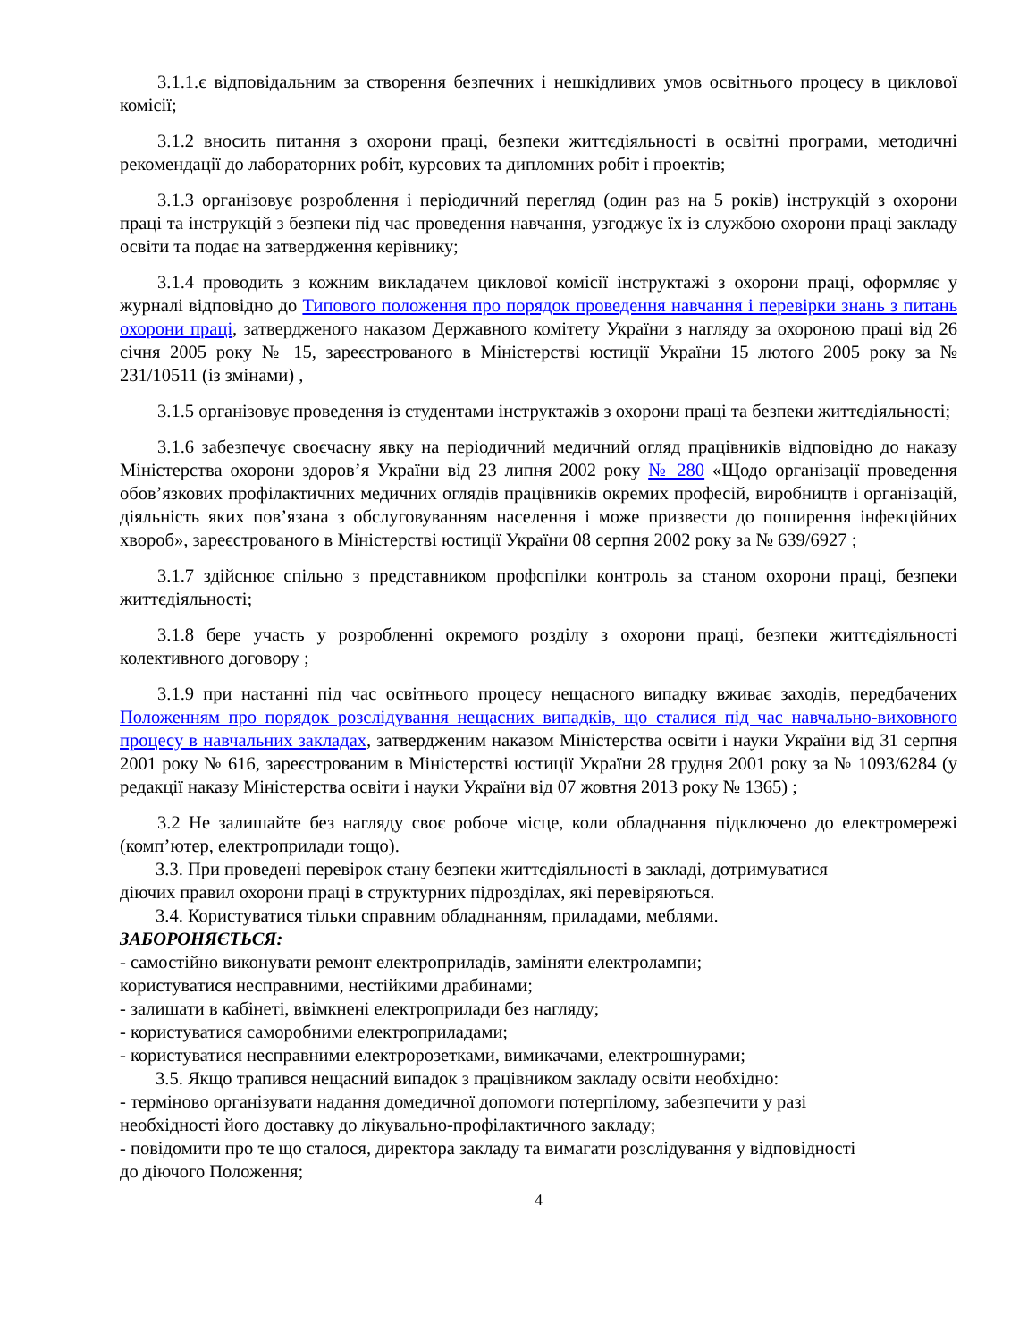3.1.1.є відповідальним за створення безпечних і нешкідливих умов освітнього процесу в циклової комісії;
3.1.2 вносить питання з охорони праці, безпеки життєдіяльності в освітні програми, методичні рекомендації до лабораторних робіт, курсових та дипломних робіт і проектів;
3.1.3 організовує розроблення і періодичний перегляд (один раз на 5 років) інструкцій з охорони праці та інструкцій з безпеки під час проведення навчання, узгоджує їх із службою охорони праці закладу освіти та подає на затвердження керівнику;
3.1.4 проводить з кожним викладачем циклової комісії інструктажі з охорони праці, оформляє у журналі відповідно до Типового положення про порядок проведення навчання і перевірки знань з питань охорони праці, затвердженого наказом Державного комітету України з нагляду за охороною праці від 26 січня 2005 року № 15, зареєстрованого в Міністерстві юстиції України 15 лютого 2005 року за № 231/10511 (із змінами) ,
3.1.5 організовує проведення із студентами інструктажів з охорони праці та безпеки життєдіяльності;
3.1.6 забезпечує своєчасну явку на періодичний медичний огляд працівників відповідно до наказу Міністерства охорони здоров’я України від 23 липня 2002 року № 280 «Щодо організації проведення обов’язкових профілактичних медичних оглядів працівників окремих професій, виробництв і організацій, діяльність яких пов’язана з обслуговуванням населення і може призвести до поширення інфекційних хвороб», зареєстрованого в Міністерстві юстиції України 08 серпня 2002 року за № 639/6927 ;
3.1.7 здійснює спільно з представником профспілки контроль за станом охорони праці, безпеки життєдіяльності;
3.1.8 бере участь у розробленні окремого розділу з охорони праці, безпеки життєдіяльності колективного договору ;
3.1.9 при настанні під час освітнього процесу нещасного випадку вживає заходів, передбачених Положенням про порядок розслідування нещасних випадків, що сталися під час навчально-виховного процесу в навчальних закладах, затвердженим наказом Міністерства освіти і науки України від 31 серпня 2001 року № 616, зареєстрованим в Міністерстві юстиції України 28 грудня 2001 року за № 1093/6284 (у редакції наказу Міністерства освіти і науки України від 07 жовтня 2013 року № 1365) ;
3.2 Не залишайте без нагляду своє робоче місце, коли обладнання підключено до електромережі (комп’ютер, електроприлади тощо).
3.3. При проведені перевірок стану безпеки життєдіяльності в закладі, дотримуватися
діючих правил охорони праці в структурних підрозділах, які перевіряються.
3.4. Користуватися тільки справним обладнанням, приладами, меблями.
ЗАБОРОНЯЄТЬСЯ:
- самостійно виконувати ремонт електроприладів, заміняти електролампи;
користуватися несправними, нестійкими драбинами;
- залишати в кабінеті, ввімкнені електроприлади без нагляду;
- користуватися саморобними електроприладами;
- користуватися несправними електророзетками, вимикачами, електрошнурами;
3.5. Якщо трапився нещасний випадок з працівником закладу освіти необхідно:
- терміново організувати надання домедичної допомоги потерпілому, забезпечити у разі
необхідності його доставку до лікувально-профілактичного закладу;
- повідомити про те що сталося, директора закладу та вимагати розслідування у відповідності
до діючого Положення;
4